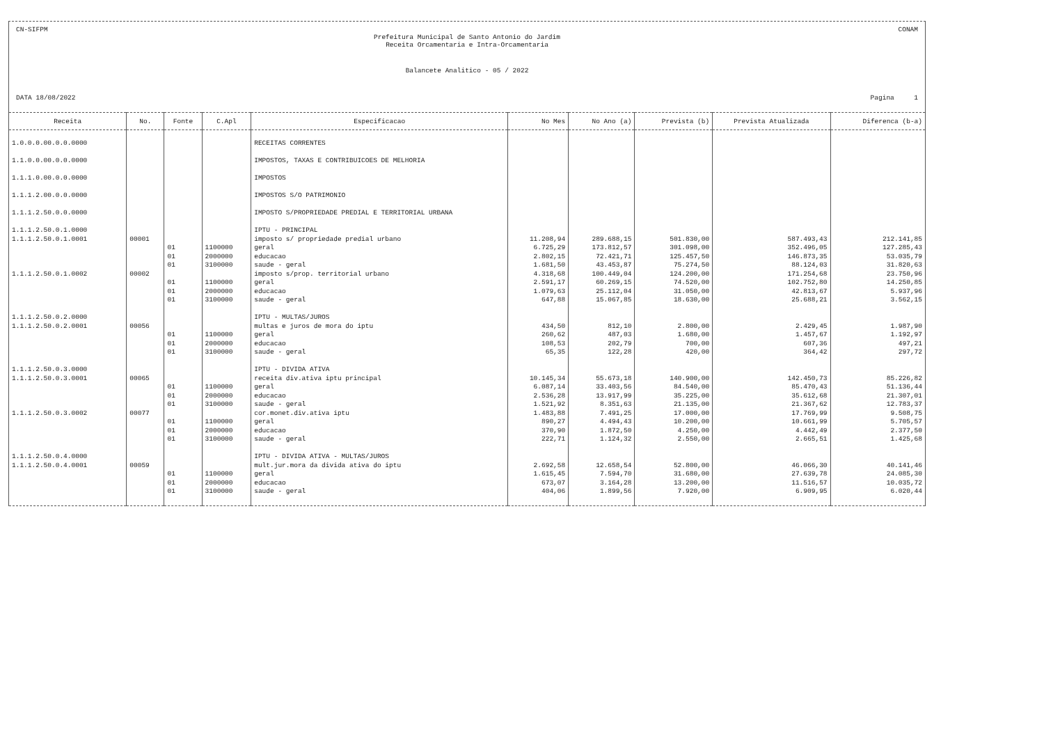CN-SIFPM CONAM
Prefeitura Municipal de Santo Antonio do Jardim
Receita Orcamentaria e Intra-Orcamentaria
Balancete Analitico - 05 / 2022
DATA 18/08/2022 Pagina 1
| Receita | No. | Fonte | C.Apl | Especificacao | No Mes | No Ano (a) | Prevista (b) | Prevista Atualizada | Diferenca (b-a) |
| --- | --- | --- | --- | --- | --- | --- | --- | --- | --- |
| 1.0.0.0.00.0.0.0000 | | | | RECEITAS CORRENTES | | | | | |
| 1.1.0.0.00.0.0.0000 | | | | IMPOSTOS, TAXAS E CONTRIBUICOES DE MELHORIA | | | | | |
| 1.1.1.0.00.0.0.0000 | | | | IMPOSTOS | | | | | |
| 1.1.1.2.00.0.0.0000 | | | | IMPOSTOS S/O PATRIMONIO | | | | | |
| 1.1.1.2.50.0.0.0000 | | | | IMPOSTO S/PROPRIEDADE PREDIAL E TERRITORIAL URBANA | | | | | |
| 1.1.1.2.50.0.1.0000 | | | | IPTU - PRINCIPAL | | | | | |
| 1.1.1.2.50.0.1.0001 | 00001 | | | imposto s/ propriedade predial urbano | 11.208,94 | 289.688,15 | 501.830,00 | 587.493,43 | 212.141,85 |
| | | 01 | 1100000 | geral | 6.725,29 | 173.812,57 | 301.098,00 | 352.496,05 | 127.285,43 |
| | | 01 | 2000000 | educacao | 2.802,15 | 72.421,71 | 125.457,50 | 146.873,35 | 53.035,79 |
| | | 01 | 3100000 | saude - geral | 1.681,50 | 43.453,87 | 75.274,50 | 88.124,03 | 31.820,63 |
| 1.1.1.2.50.0.1.0002 | 00002 | | | imposto s/prop. territorial urbano | 4.318,68 | 100.449,04 | 124.200,00 | 171.254,68 | 23.750,96 |
| | | 01 | 1100000 | geral | 2.591,17 | 60.269,15 | 74.520,00 | 102.752,80 | 14.250,85 |
| | | 01 | 2000000 | educacao | 1.079,63 | 25.112,04 | 31.050,00 | 42.813,67 | 5.937,96 |
| | | 01 | 3100000 | saude - geral | 647,88 | 15.067,85 | 18.630,00 | 25.688,21 | 3.562,15 |
| 1.1.1.2.50.0.2.0000 | | | | IPTU - MULTAS/JUROS | | | | | |
| 1.1.1.2.50.0.2.0001 | 00056 | | | multas e juros de mora do iptu | 434,50 | 812,10 | 2.800,00 | 2.429,45 | 1.987,90 |
| | | 01 | 1100000 | geral | 260,62 | 487,03 | 1.680,00 | 1.457,67 | 1.192,97 |
| | | 01 | 2000000 | educacao | 108,53 | 202,79 | 700,00 | 607,36 | 497,21 |
| | | 01 | 3100000 | saude - geral | 65,35 | 122,28 | 420,00 | 364,42 | 297,72 |
| 1.1.1.2.50.0.3.0000 | | | | IPTU - DIVIDA ATIVA | | | | | |
| 1.1.1.2.50.0.3.0001 | 00065 | | | receita div.ativa iptu principal | 10.145,34 | 55.673,18 | 140.900,00 | 142.450,73 | 85.226,82 |
| | | 01 | 1100000 | geral | 6.087,14 | 33.403,56 | 84.540,00 | 85.470,43 | 51.136,44 |
| | | 01 | 2000000 | educacao | 2.536,28 | 13.917,99 | 35.225,00 | 35.612,68 | 21.307,01 |
| | | 01 | 3100000 | saude - geral | 1.521,92 | 8.351,63 | 21.135,00 | 21.367,62 | 12.783,37 |
| 1.1.1.2.50.0.3.0002 | 00077 | | | cor.monet.div.ativa iptu | 1.483,88 | 7.491,25 | 17.000,00 | 17.769,99 | 9.508,75 |
| | | 01 | 1100000 | geral | 890,27 | 4.494,43 | 10.200,00 | 10.661,99 | 5.705,57 |
| | | 01 | 2000000 | educacao | 370,90 | 1.872,50 | 4.250,00 | 4.442,49 | 2.377,50 |
| | | 01 | 3100000 | saude - geral | 222,71 | 1.124,32 | 2.550,00 | 2.665,51 | 1.425,68 |
| 1.1.1.2.50.0.4.0000 | | | | IPTU - DIVIDA ATIVA - MULTAS/JUROS | | | | | |
| 1.1.1.2.50.0.4.0001 | 00059 | | | mult.jur.mora da divida ativa do iptu | 2.692,58 | 12.658,54 | 52.800,00 | 46.066,30 | 40.141,46 |
| | | 01 | 1100000 | geral | 1.615,45 | 7.594,70 | 31.680,00 | 27.639,78 | 24.085,30 |
| | | 01 | 2000000 | educacao | 673,07 | 3.164,28 | 13.200,00 | 11.516,57 | 10.035,72 |
| | | 01 | 3100000 | saude - geral | 404,06 | 1.899,56 | 7.920,00 | 6.909,95 | 6.020,44 |